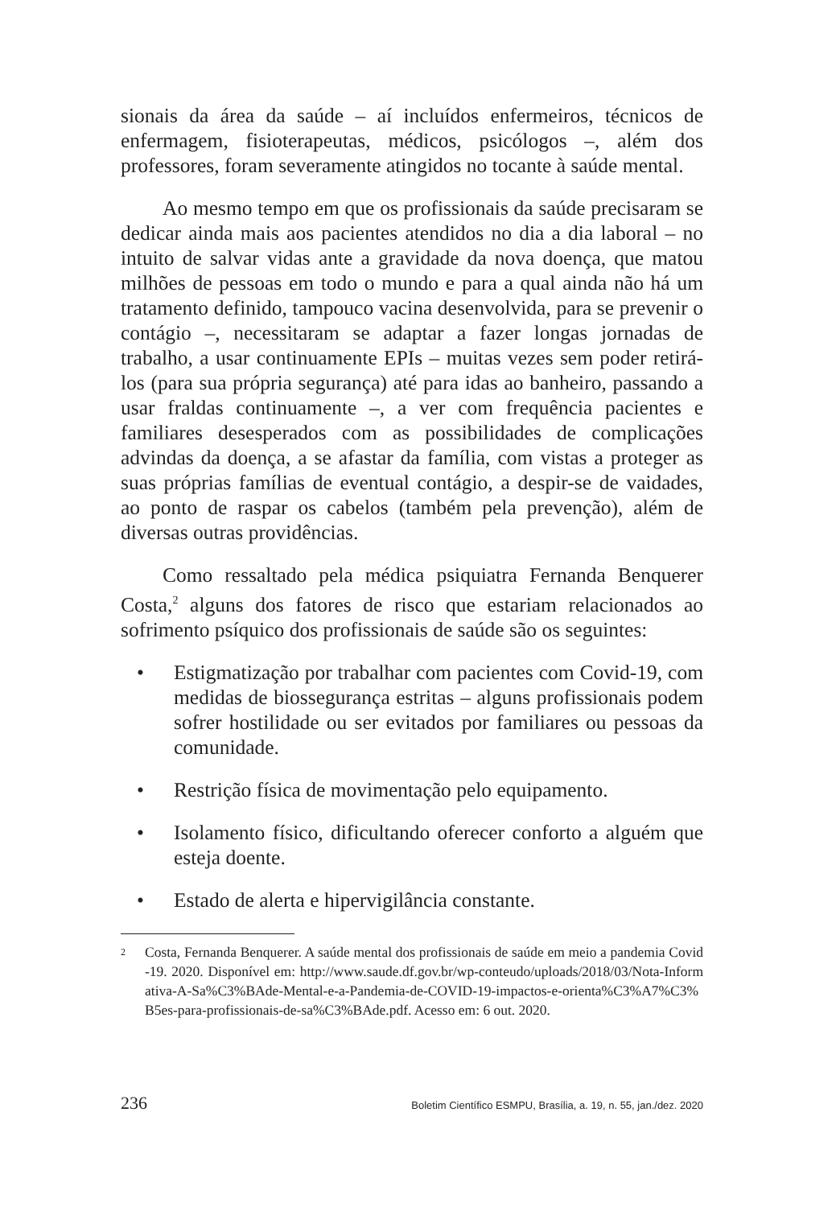sionais da área da saúde – aí incluídos enfermeiros, técnicos de enfermagem, fisioterapeutas, médicos, psicólogos –, além dos professores, foram severamente atingidos no tocante à saúde mental.
Ao mesmo tempo em que os profissionais da saúde precisaram se dedicar ainda mais aos pacientes atendidos no dia a dia laboral – no intuito de salvar vidas ante a gravidade da nova doença, que matou milhões de pessoas em todo o mundo e para a qual ainda não há um tratamento definido, tampouco vacina desenvolvida, para se prevenir o contágio –, necessitaram se adaptar a fazer longas jornadas de trabalho, a usar continuamente EPIs – muitas vezes sem poder retirá-los (para sua própria segurança) até para idas ao banheiro, passando a usar fraldas continuamente –, a ver com frequência pacientes e familiares desesperados com as possibilidades de complicações advindas da doença, a se afastar da família, com vistas a proteger as suas próprias famílias de eventual contágio, a despir-se de vaidades, ao ponto de raspar os cabelos (também pela prevenção), além de diversas outras providências.
Como ressaltado pela médica psiquiatra Fernanda Benquerer Costa,<sup>2</sup> alguns dos fatores de risco que estariam relacionados ao sofrimento psíquico dos profissionais de saúde são os seguintes:
• Estigmatização por trabalhar com pacientes com Covid-19, com medidas de biossegurança estritas – alguns profissionais podem sofrer hostilidade ou ser evitados por familiares ou pessoas da comunidade.
• Restrição física de movimentação pelo equipamento.
• Isolamento físico, dificultando oferecer conforto a alguém que esteja doente.
• Estado de alerta e hipervigilância constante.
2 Costa, Fernanda Benquerer. A saúde mental dos profissionais de saúde em meio a pandemia Covid-19. 2020. Disponível em: http://www.saude.df.gov.br/wp-conteudo/uploads/2018/03/Nota-Informativa-A-Sa%C3%BAde-Mental-e-a-Pandemia-de-COVID-19-impactos-e-orienta%C3%A7%C3%B5es-para-profissionais-de-sa%C3%BAde.pdf. Acesso em: 6 out. 2020.
236 Boletim Científico ESMPU, Brasília, a. 19, n. 55, jan./dez. 2020